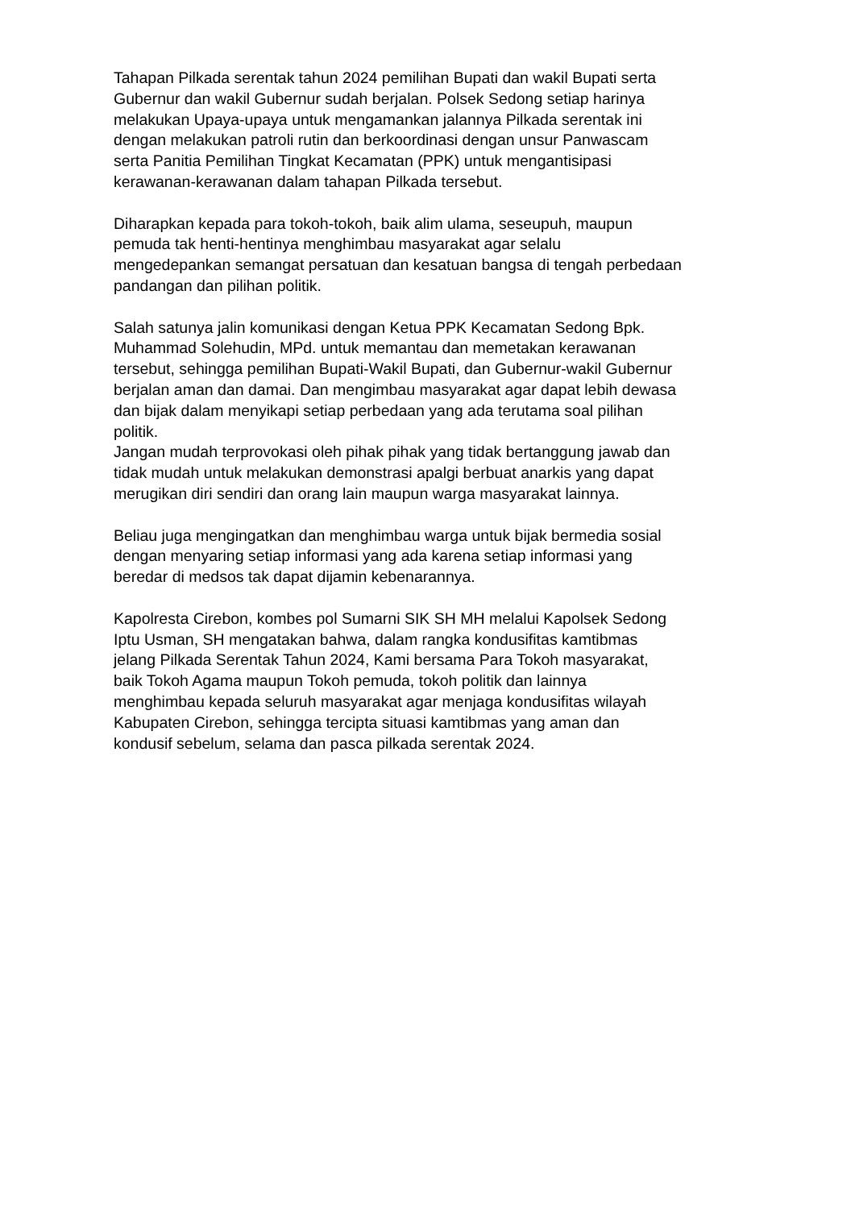Tahapan Pilkada serentak tahun 2024 pemilihan Bupati dan wakil Bupati serta
Gubernur dan wakil Gubernur sudah berjalan. Polsek Sedong setiap harinya
melakukan Upaya-upaya untuk mengamankan jalannya Pilkada serentak ini
dengan melakukan patroli rutin dan berkoordinasi dengan unsur Panwascam
serta Panitia Pemilihan Tingkat Kecamatan (PPK) untuk mengantisipasi
kerawanan-kerawanan dalam tahapan Pilkada tersebut.
Diharapkan kepada para tokoh-tokoh, baik alim ulama, seseupuh, maupun
pemuda tak henti-hentinya menghimbau masyarakat agar selalu
mengedepankan semangat persatuan dan kesatuan bangsa di tengah perbedaan
pandangan dan pilihan politik.
Salah satunya jalin komunikasi dengan Ketua PPK Kecamatan Sedong Bpk.
Muhammad Solehudin, MPd. untuk memantau dan memetakan kerawanan
tersebut, sehingga pemilihan Bupati-Wakil Bupati, dan Gubernur-wakil Gubernur
berjalan aman dan damai. Dan mengimbau masyarakat agar dapat lebih dewasa
dan bijak dalam menyikapi setiap perbedaan yang ada terutama soal pilihan
politik.
Jangan mudah terprovokasi oleh pihak pihak yang tidak bertanggung jawab dan
tidak mudah untuk melakukan demonstrasi apalgi berbuat anarkis yang dapat
merugikan diri sendiri dan orang lain maupun warga masyarakat lainnya.
Beliau juga mengingatkan dan menghimbau warga untuk bijak bermedia sosial
dengan menyaring setiap informasi yang ada karena setiap informasi yang
beredar di medsos tak dapat dijamin kebenarannya.
Kapolresta Cirebon, kombes pol Sumarni SIK SH MH melalui Kapolsek Sedong
Iptu Usman, SH mengatakan bahwa, dalam rangka kondusifitas kamtibmas
jelang Pilkada Serentak Tahun 2024, Kami bersama Para Tokoh masyarakat,
baik Tokoh Agama maupun Tokoh pemuda, tokoh politik dan lainnya
menghimbau kepada seluruh masyarakat agar menjaga kondusifitas wilayah
Kabupaten Cirebon, sehingga tercipta situasi kamtibmas yang aman dan
kondusif sebelum, selama dan pasca pilkada serentak 2024.